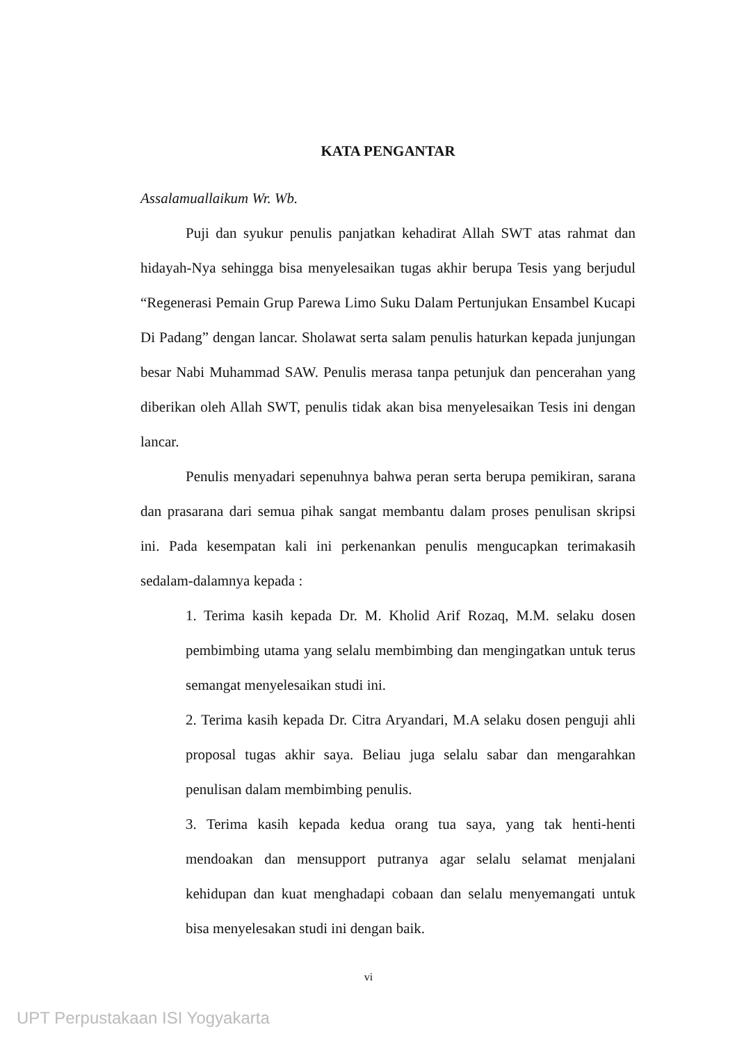KATA PENGANTAR
Assalamuallaikum Wr. Wb.
Puji dan syukur penulis panjatkan kehadirat Allah SWT atas rahmat dan hidayah-Nya sehingga bisa menyelesaikan tugas akhir berupa Tesis yang berjudul “Regenerasi Pemain Grup Parewa Limo Suku Dalam Pertunjukan Ensambel Kucapi Di Padang” dengan lancar. Sholawat serta salam penulis haturkan kepada junjungan besar Nabi Muhammad SAW. Penulis merasa tanpa petunjuk dan pencerahan yang diberikan oleh Allah SWT, penulis tidak akan bisa menyelesaikan Tesis ini dengan lancar.
Penulis menyadari sepenuhnya bahwa peran serta berupa pemikiran, sarana dan prasarana dari semua pihak sangat membantu dalam proses penulisan skripsi ini. Pada kesempatan kali ini perkenankan penulis mengucapkan terimakasih sedalam-dalamnya kepada :
1. Terima kasih kepada Dr. M. Kholid Arif Rozaq, M.M. selaku dosen pembimbing utama yang selalu membimbing dan mengingatkan untuk terus semangat menyelesaikan studi ini.
2. Terima kasih kepada Dr. Citra Aryandari, M.A selaku dosen penguji ahli proposal tugas akhir saya. Beliau juga selalu sabar dan mengarahkan penulisan dalam membimbing penulis.
3. Terima kasih kepada kedua orang tua saya, yang tak henti-henti mendoakan dan mensupport putranya agar selalu selamat menjalani kehidupan dan kuat menghadapi cobaan dan selalu menyemangati untuk bisa menyelesakan studi ini dengan baik.
vi
UPT Perpustakaan ISI Yogyakarta